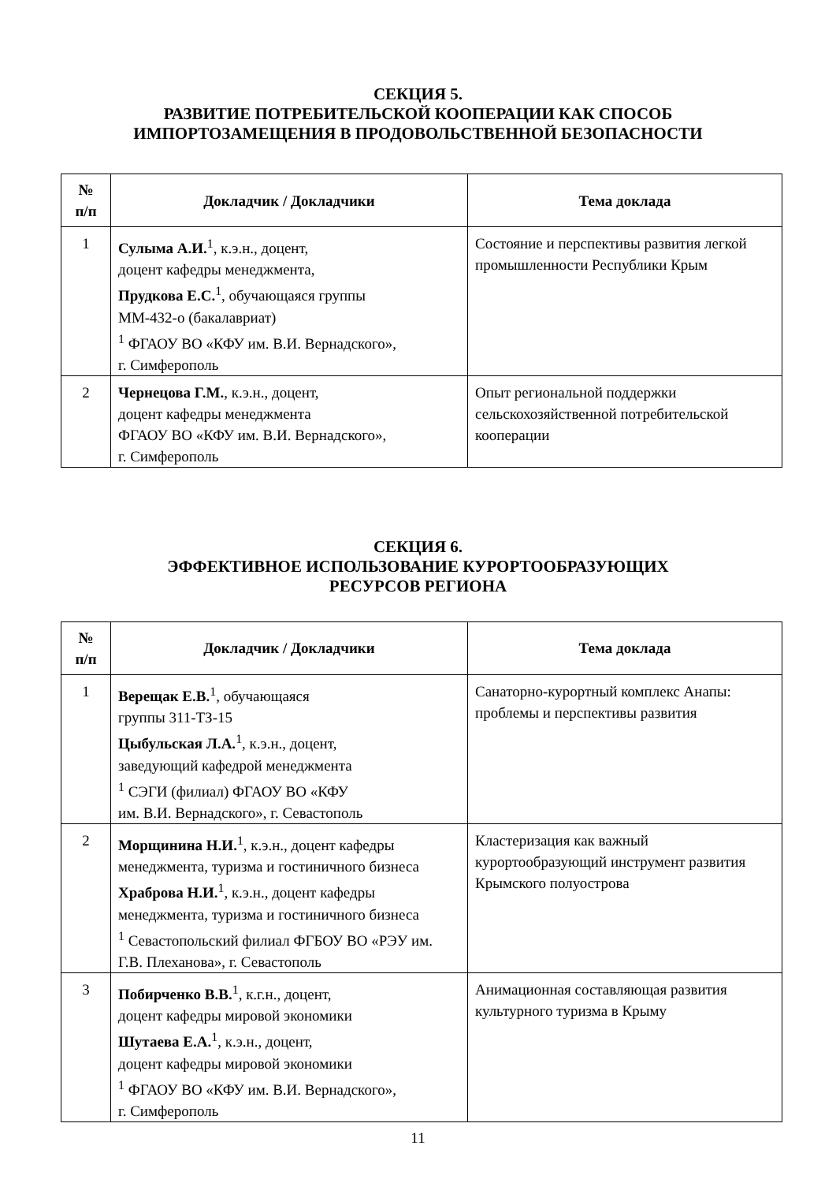СЕКЦИЯ 5.
РАЗВИТИЕ ПОТРЕБИТЕЛЬСКОЙ КООПЕРАЦИИ КАК СПОСОБ
ИМПОРТОЗАМЕЩЕНИЯ В ПРОДОВОЛЬСТВЕННОЙ БЕЗОПАСНОСТИ
| № п/п | Докладчик / Докладчики | Тема доклада |
| --- | --- | --- |
| 1 | Сулыма А.И.<sup>1</sup>, к.э.н., доцент, доцент кафедры менеджмента, Прудкова Е.С.<sup>1</sup>, обучающаяся группы ММ-432-о (бакалавриат) <sup>1</sup> ФГАОУ ВО «КФУ им. В.И. Вернадского», г. Симферополь | Состояние и перспективы развития легкой промышленности Республики Крым |
| 2 | Чернецова Г.М. , к.э.н., доцент, доцент кафедры менеджмента ФГАОУ ВО «КФУ им. В.И. Вернадского», г. Симферополь | Опыт региональной поддержки сельскохозяйственной потребительской кооперации |
СЕКЦИЯ 6.
ЭФФЕКТИВНОЕ ИСПОЛЬЗОВАНИЕ КУРОРТООБРАЗУЮЩИХ
РЕСУРСОВ РЕГИОНА
| № п/п | Докладчик / Докладчики | Тема доклада |
| --- | --- | --- |
| 1 | Верещак Е.В.<sup>1</sup>, обучающаяся группы 311-ТЗ-15 Цыбульская Л.А.<sup>1</sup>, к.э.н., доцент, заведующий кафедрой менеджмента <sup>1</sup> СЭГИ (филиал) ФГАОУ ВО «КФУ им. В.И. Вернадского», г. Севастополь | Санаторно-курортный комплекс Анапы: проблемы и перспективы развития |
| 2 | Морщинина Н.И.<sup>1</sup>, к.э.н., доцент кафедры менеджмента, туризма и гостиничного бизнеса Храброва Н.И.<sup>1</sup>, к.э.н., доцент кафедры менеджмента, туризма и гостиничного бизнеса <sup>1</sup> Севастопольский филиал ФГБОУ ВО «РЭУ им. Г.В. Плеханова», г. Севастополь | Кластеризация как важный курортообразующий инструмент развития Крымского полуострова |
| 3 | Побирченко В.В.<sup>1</sup>, к.г.н., доцент, доцент кафедры мировой экономики Шутаева Е.А.<sup>1</sup>, к.э.н., доцент, доцент кафедры мировой экономики <sup>1</sup> ФГАОУ ВО «КФУ им. В.И. Вернадского», г. Симферополь | Анимационная составляющая развития культурного туризма в Крыму |
11